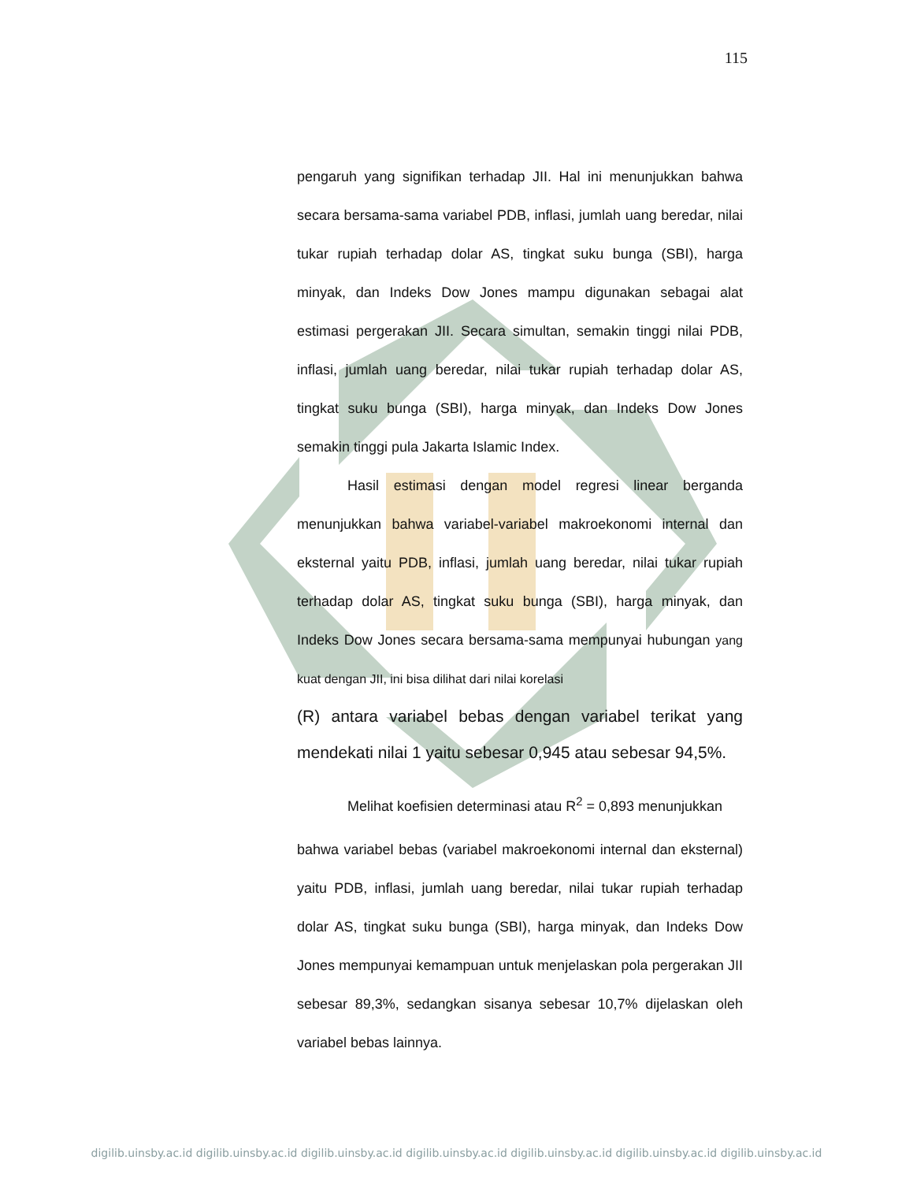115
pengaruh yang signifikan terhadap JII. Hal ini menunjukkan bahwa secara bersama-sama variabel PDB, inflasi, jumlah uang beredar, nilai tukar rupiah terhadap dolar AS, tingkat suku bunga (SBI), harga minyak, dan Indeks Dow Jones mampu digunakan sebagai alat estimasi pergerakan JII. Secara simultan, semakin tinggi nilai PDB, inflasi, jumlah uang beredar, nilai tukar rupiah terhadap dolar AS, tingkat suku bunga (SBI), harga minyak, dan Indeks Dow Jones semakin tinggi pula Jakarta Islamic Index.
Hasil estimasi dengan model regresi linear berganda menunjukkan bahwa variabel-variabel makroekonomi internal dan eksternal yaitu PDB, inflasi, jumlah uang beredar, nilai tukar rupiah terhadap dolar AS, tingkat suku bunga (SBI), harga minyak, dan Indeks Dow Jones secara bersama-sama mempunyai hubungan yang kuat dengan JII, ini bisa dilihat dari nilai korelasi
(R) antara variabel bebas dengan variabel terikat yang mendekati nilai 1 yaitu sebesar 0,945 atau sebesar 94,5%.
Melihat koefisien determinasi atau R<sup>2</sup> = 0,893 menunjukkan
bahwa variabel bebas (variabel makroekonomi internal dan eksternal) yaitu PDB, inflasi, jumlah uang beredar, nilai tukar rupiah terhadap dolar AS, tingkat suku bunga (SBI), harga minyak, dan Indeks Dow Jones mempunyai kemampuan untuk menjelaskan pola pergerakan JII sebesar 89,3%, sedangkan sisanya sebesar 10,7% dijelaskan oleh variabel bebas lainnya.
digilib.uinsby.ac.id digilib.uinsby.ac.id digilib.uinsby.ac.id digilib.uinsby.ac.id digilib.uinsby.ac.id digilib.uinsby.ac.id digilib.uinsby.ac.id